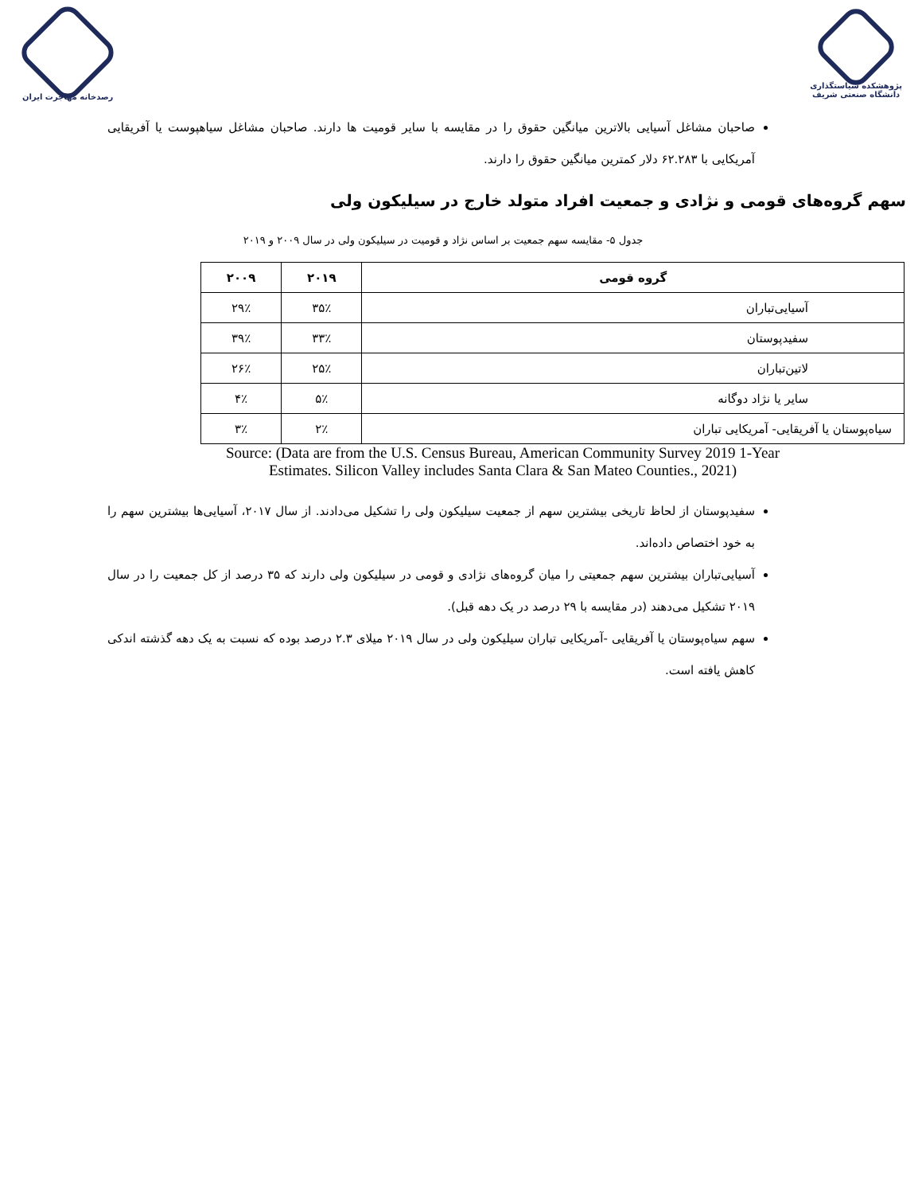رصدخانه مهاجرت ایران پژوهشکده سیاستگذاری
دانشگاه صنعتی شریف
صاحبان مشاغل آسیایی بالاترین میانگین حقوق را در مقایسه با سایر قومیت ها دارند. صاحبان مشاغل سیاهپوست یا آفریقایی آمریکایی با ۶۲.۲۸۳ دلار کمترین میانگین حقوق را دارند.
سهم گروه‌های قومی و نژادی و جمعیت افراد متولد خارج در سیلیکون ولی
جدول ۵- مقایسه سهم جمعیت بر اساس نژاد و قومیت در سیلیکون ولی در سال ۲۰۰۹ و ۲۰۱۹
| گروه قومی | ۲۰۱۹ | ۲۰۰۹ |
| --- | --- | --- |
| آسیایی‌تباران | ۳۵٪ | ۲۹٪ |
| سفیدپوستان | ۳۳٪ | ۳۹٪ |
| لاتین‌تباران | ۲۵٪ | ۲۶٪ |
| سایر یا نژاد دوگانه | ۵٪ | ۴٪ |
| سیاه‌پوستان یا آفریقایی- آمریکایی تباران | ۲٪ | ۳٪ |
Source: (Data are from the U.S. Census Bureau, American Community Survey 2019 1-Year
Estimates. Silicon Valley includes Santa Clara & San Mateo Counties., 2021)
سفیدپوستان از لحاظ تاریخی بیشترین سهم از جمعیت سیلیکون ولی را تشکیل می‌دادند. از سال ۲۰۱۷، آسیایی‌ها بیشترین سهم را به خود اختصاص داده‌اند.
آسیایی‌تباران بیشترین سهم جمعیتی را میان گروه‌های نژادی و قومی در سیلیکون ولی دارند که ۳۵ درصد از کل جمعیت را در سال ۲۰۱۹ تشکیل می‌دهند (در مقایسه با ۲۹ درصد در یک دهه قبل).
سهم سیاه‌پوستان یا آفریقایی -آمریکایی تباران سیلیکون ولی در سال ۲۰۱۹ میلای ۲.۳ درصد بوده که نسبت به یک دهه گذشته اندکی کاهش یافته است.